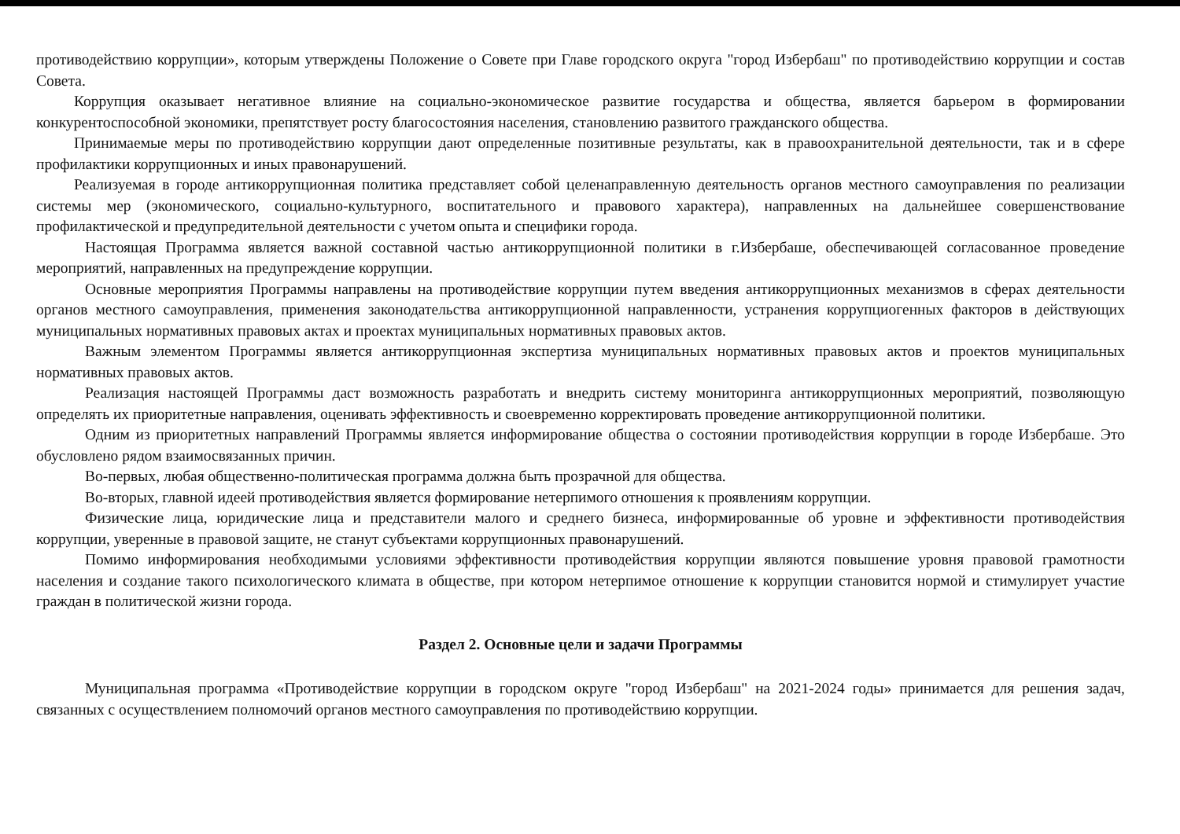противодействию коррупции», которым утверждены Положение о Совете при Главе городского округа "город Избербаш" по противодействию коррупции и состав Совета.
Коррупция оказывает негативное влияние на социально-экономическое развитие государства и общества, является барьером в формировании конкурентоспособной экономики, препятствует росту благосостояния населения, становлению развитого гражданского общества.
Принимаемые меры по противодействию коррупции дают определенные позитивные результаты, как в правоохранительной деятельности, так и в сфере профилактики коррупционных и иных правонарушений.
Реализуемая в городе антикоррупционная политика представляет собой целенаправленную деятельность органов местного самоуправления по реализации системы мер (экономического, социально-культурного, воспитательного и правового характера), направленных на дальнейшее совершенствование профилактической и предупредительной деятельности с учетом опыта и специфики города.
Настоящая Программа является важной составной частью антикоррупционной политики в г.Избербаше, обеспечивающей согласованное проведение мероприятий, направленных на предупреждение коррупции.
Основные мероприятия Программы направлены на противодействие коррупции путем введения антикоррупционных механизмов в сферах деятельности органов местного самоуправления, применения законодательства антикоррупционной направленности, устранения коррупциогенных факторов в действующих муниципальных нормативных правовых актах и проектах муниципальных нормативных правовых актов.
Важным элементом Программы является антикоррупционная экспертиза муниципальных нормативных правовых актов и проектов муниципальных нормативных правовых актов.
Реализация настоящей Программы даст возможность разработать и внедрить систему мониторинга антикоррупционных мероприятий, позволяющую определять их приоритетные направления, оценивать эффективность и своевременно корректировать проведение антикоррупционной политики.
Одним из приоритетных направлений Программы является информирование общества о состоянии противодействия коррупции в городе Избербаше. Это обусловлено рядом взаимосвязанных причин.
Во-первых, любая общественно-политическая программа должна быть прозрачной для общества.
Во-вторых, главной идеей противодействия является формирование нетерпимого отношения к проявлениям коррупции.
Физические лица, юридические лица и представители малого и среднего бизнеса, информированные об уровне и эффективности противодействия коррупции, уверенные в правовой защите, не станут субъектами коррупционных правонарушений.
Помимо информирования необходимыми условиями эффективности противодействия коррупции являются повышение уровня правовой грамотности населения и создание такого психологического климата в обществе, при котором нетерпимое отношение к коррупции становится нормой и стимулирует участие граждан в политической жизни города.
Раздел 2. Основные цели и задачи Программы
Муниципальная программа «Противодействие коррупции в городском округе "город Избербаш" на 2021-2024 годы» принимается для решения задач, связанных с осуществлением полномочий органов местного самоуправления по противодействию коррупции.